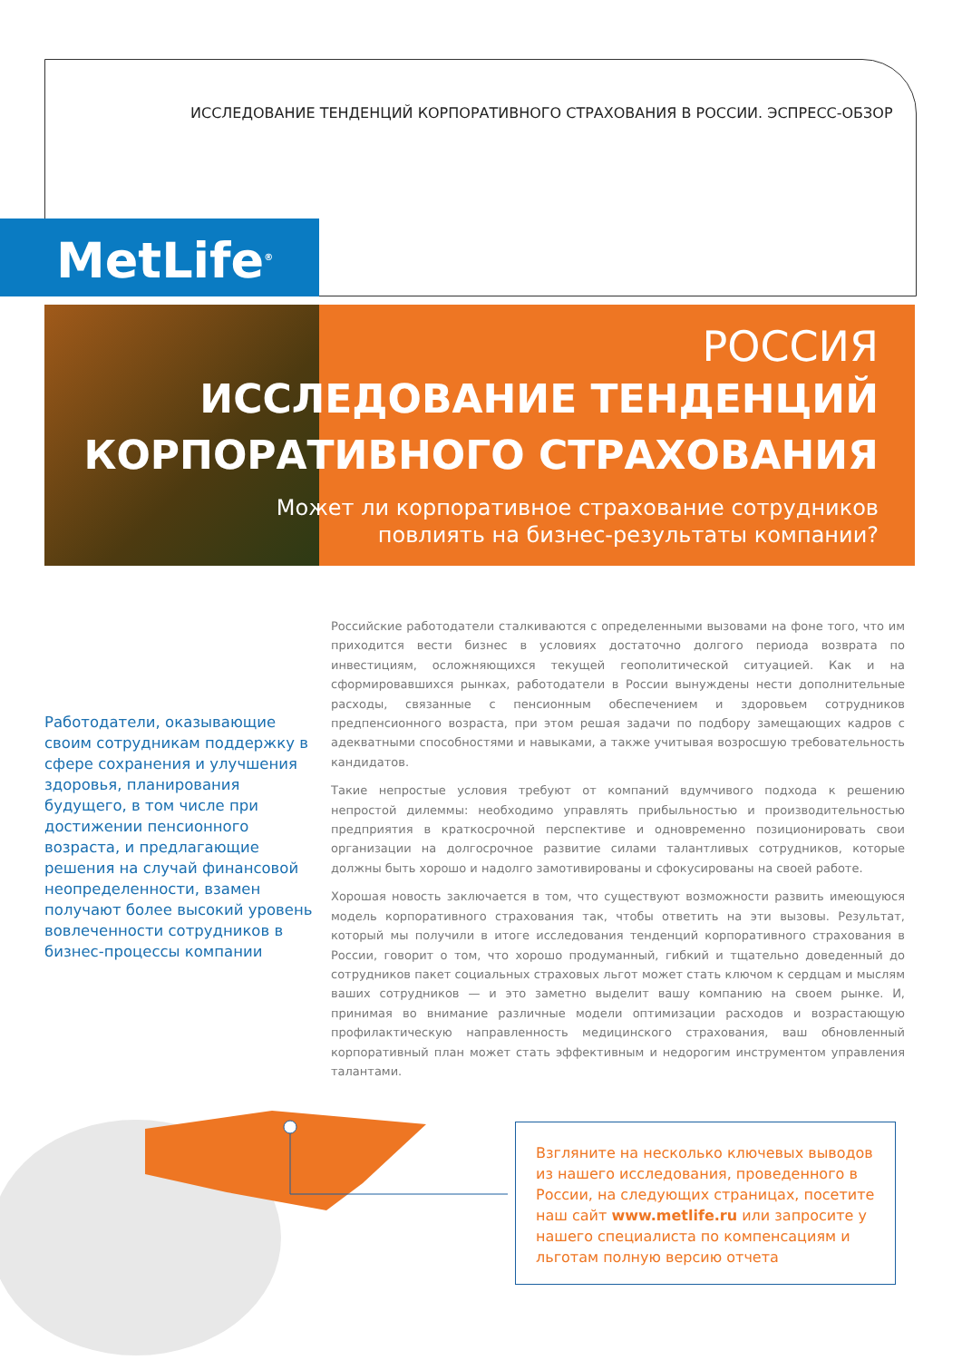ИССЛЕДОВАНИЕ ТЕНДЕНЦИЙ КОРПОРАТИВНОГО СТРАХОВАНИЯ В РОССИИ. ЭСПРЕСС-ОБЗОР
MetLife<sup>®</sup>
РОССИЯ
ИССЛЕДОВАНИЕ ТЕНДЕНЦИЙ
КОРПОРАТИВНОГО СТРАХОВАНИЯ
Может ли корпоративное страхование сотрудников
повлиять на бизнес-результаты компании?
Работодатели, оказывающие своим сотрудникам поддержку в сфере сохранения и улучшения здоровья, планирования будущего, в том числе при достижении пенсионного возраста, и предлагающие решения на случай финансовой неопределенности, взамен получают более высокий уровень вовлеченности сотрудников в бизнес-процессы компании
Российские работодатели сталкиваются с определенными вызовами на фоне того, что им приходит­ся вести бизнес в условиях достаточно долгого периода возврата по инвестициям, осложняющихся текущей геополитической ситуацией. Как и на сформировавшихся рынках, работодатели в России вынуждены нести дополнительные расходы, связанные с пенсионным обеспечением и здоровьем сотрудников предпенсионного возраста, при этом решая задачи по подбору замещающих кадров с адекватными способностями и навыками, а также учитывая возросшую требовательность канди­датов.
Такие непростые условия требуют от компаний вдумчивого подхода к решению непростой дилем­мы: необходимо управлять прибыльностью и производительностью предприятия в краткосрочной перспективе и одновременно позиционировать свои организации на долгосрочное развитие силами талантливых сотрудников, которые должны быть хорошо и надолго замотивированы и сфокусиро­ваны на своей работе.
Хорошая новость заключается в том, что существуют возможности развить имеющуюся модель корпоративного страхования так, чтобы ответить на эти вызовы. Результат, который мы получили в итоге исследования тенденций корпоративного страхования в России, говорит о том, что хоро­шо продуманный, гибкий и тщательно доведенный до сотрудников пакет социальных страховых льгот может стать ключом к сердцам и мыслям ваших сотрудников — и это заметно выделит вашу компанию на своем рынке. И, принимая во внимание различные модели оптимизации расходов и возрастающую профилактическую направленность медицинского страхования, ваш обновленный корпоративный план может стать эффективным и недорогим инструментом управления талантами.
Взгляните на несколько ключевых выводов из нашего исследования, проведенного в России, на следующих страницах, посетите наш сайт www.metlife.ru или запросите у нашего специалиста по компенсациям и льготам полную версию отчета